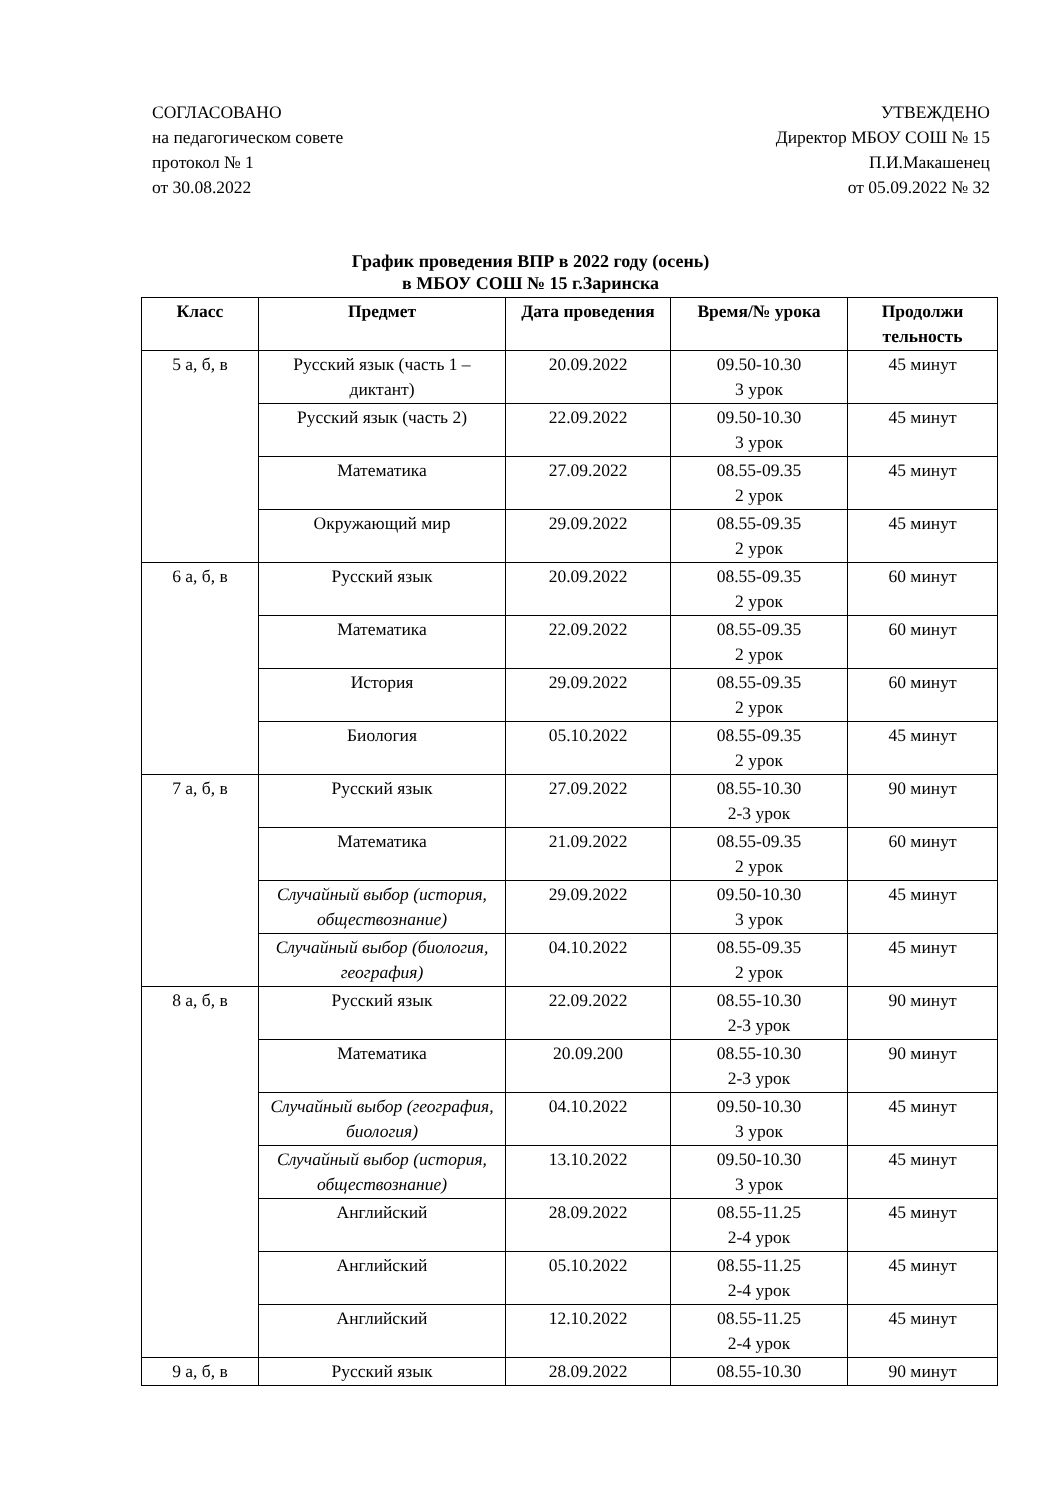СОГЛАСОВАНО
на педагогическом совете
протокол № 1
от 30.08.2022
УТВЕЖДЕНО
Директор МБОУ СОШ № 15
П.И.Макашенец
от 05.09.2022 № 32
График проведения ВПР в 2022 году (осень)
в МБОУ СОШ № 15 г.Заринска
| Класс | Предмет | Дата проведения | Время/№ урока | Продолжи тельность |
| --- | --- | --- | --- | --- |
| 5 а, б, в | Русский язык (часть 1 – диктант) | 20.09.2022 | 09.50-10.30 3 урок | 45 минут |
| | Русский язык (часть 2) | 22.09.2022 | 09.50-10.30 3 урок | 45 минут |
| | Математика | 27.09.2022 | 08.55-09.35 2 урок | 45 минут |
| | Окружающий мир | 29.09.2022 | 08.55-09.35 2 урок | 45 минут |
| 6 а, б, в | Русский язык | 20.09.2022 | 08.55-09.35 2 урок | 60 минут |
| | Математика | 22.09.2022 | 08.55-09.35 2 урок | 60 минут |
| | История | 29.09.2022 | 08.55-09.35 2 урок | 60 минут |
| | Биология | 05.10.2022 | 08.55-09.35 2 урок | 45 минут |
| 7 а, б, в | Русский язык | 27.09.2022 | 08.55-10.30 2-3 урок | 90 минут |
| | Математика | 21.09.2022 | 08.55-09.35 2 урок | 60 минут |
| | Случайный выбор (история, обществознание) | 29.09.2022 | 09.50-10.30 3 урок | 45 минут |
| | Случайный выбор (биология, география) | 04.10.2022 | 08.55-09.35 2 урок | 45 минут |
| 8 а, б, в | Русский язык | 22.09.2022 | 08.55-10.30 2-3 урок | 90 минут |
| | Математика | 20.09.200 | 08.55-10.30 2-3 урок | 90 минут |
| | Случайный выбор (география, биология) | 04.10.2022 | 09.50-10.30 3 урок | 45 минут |
| | Случайный выбор (история, обществознание) | 13.10.2022 | 09.50-10.30 3 урок | 45 минут |
| | Английский | 28.09.2022 | 08.55-11.25 2-4 урок | 45 минут |
| | Английский | 05.10.2022 | 08.55-11.25 2-4 урок | 45 минут |
| | Английский | 12.10.2022 | 08.55-11.25 2-4 урок | 45 минут |
| 9 а, б, в | Русский язык | 28.09.2022 | 08.55-10.30 | 90 минут |